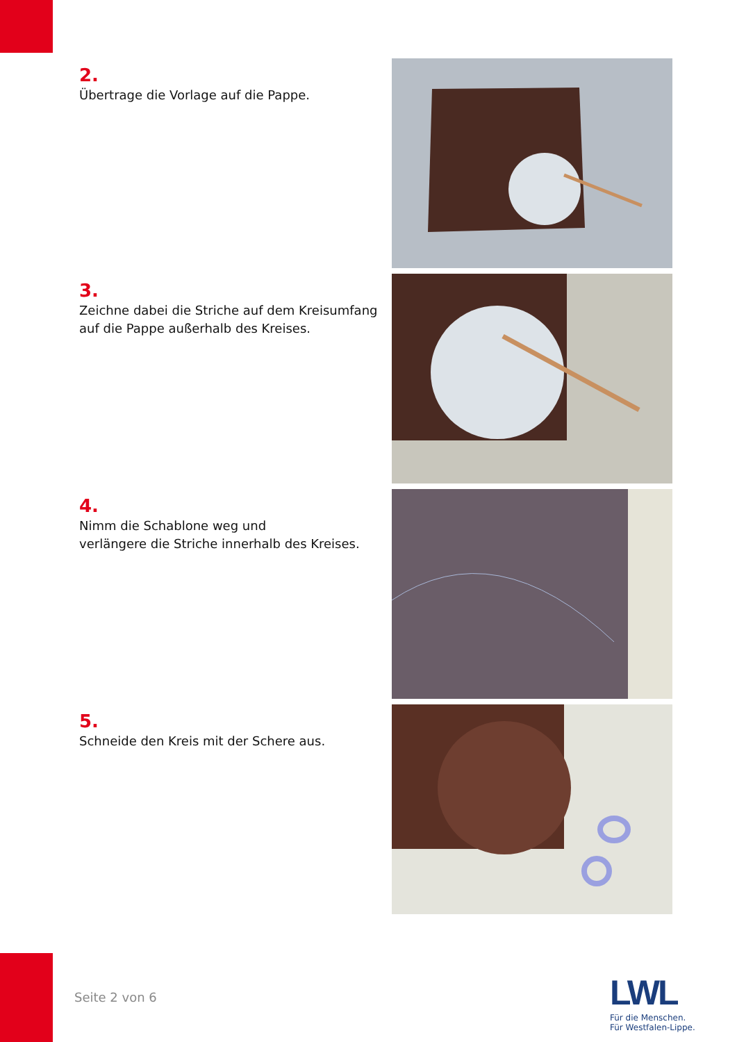2.
Übertrage die Vorlage auf die Pappe.
3.
Zeichne dabei die Striche auf dem Kreisumfang auf die Pappe außerhalb des Kreises.
4.
Nimm die Schablone weg und
verlängere die Striche innerhalb des Kreises.
5.
Schneide den Kreis mit der Schere aus.
Seite 2 von 6
LWL
Für die Menschen.
Für Westfalen-Lippe.